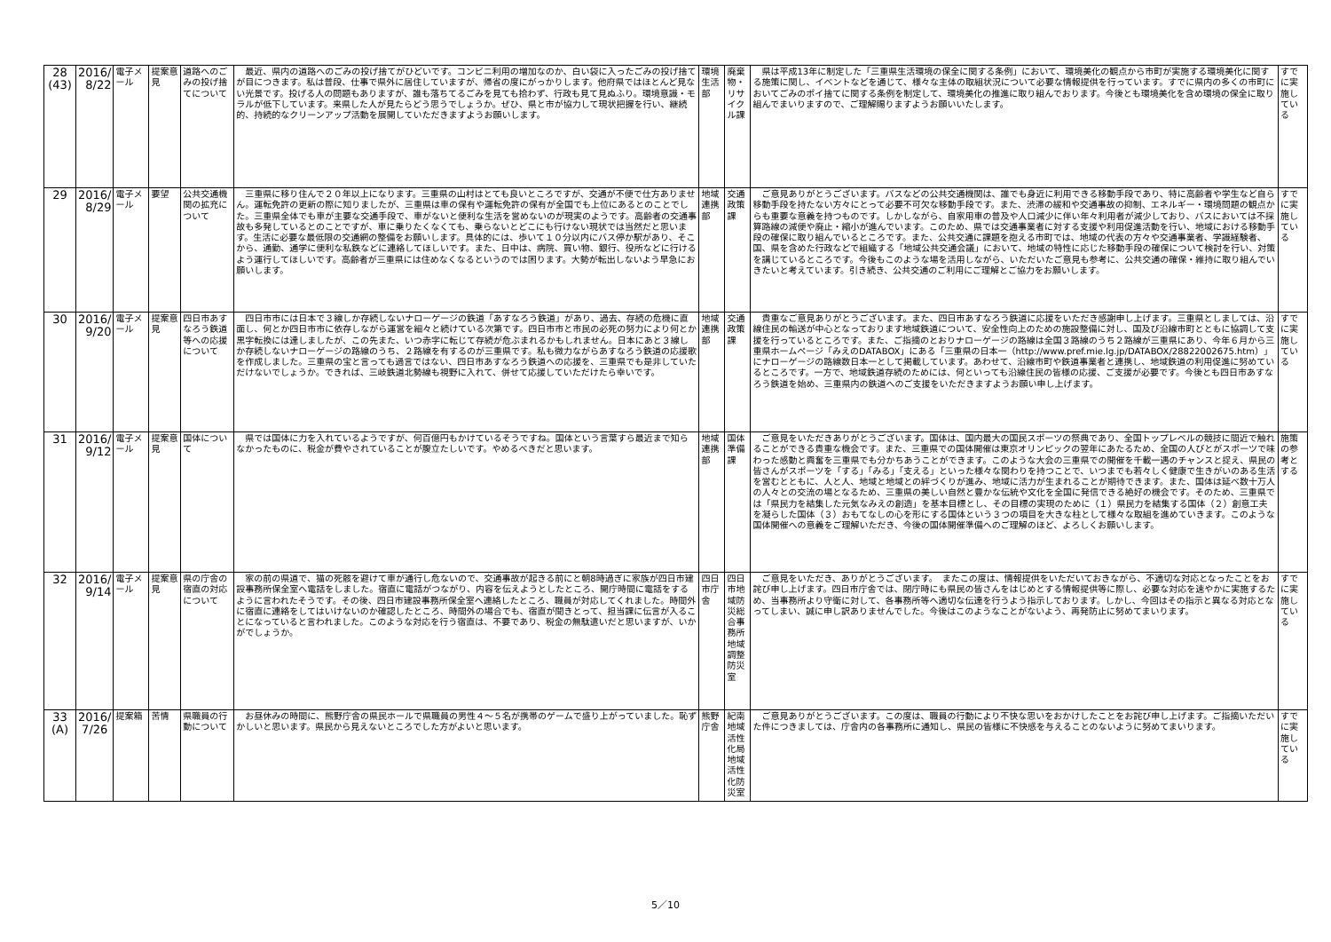| 28 (43) | 2016/ 8/22 | 電子メール | 提案意見 | 道路へのごみの投げ捨てについて | 最近、県内の道路へのごみの投げ捨てがひどいです。コンビニ利用の増加なのか、白い袋に入ったごみの投げ捨てが目につきます。私は普段、仕事で県外に居住していますが、帰省の度にがっかりします。他府県ではほとんど見ない光景です。投げる人の問題もありますが、誰も落ちてるごみを見ても拾わず、行政も見て見ぬふり。環境意識・モラルが低下しています。来県した人が見たらどう思うでしょうか。ぜひ、県と市が協力して現状把握を行い、継続的、持続的なクリーンアップ活動を展開していただきますようお願いします。 | 環境生活部 | 廃棄物・リサイクル課 | 県は平成13年に制定した「三重県生活環境の保全に関する条例」において、環境美化の観点から市町が実施する環境美化に関する施策に関し、イベントなどを通じて、様々な主体の取組状況について必要な情報提供を行っています。すでに県内の多くの市町においてごみのポイ捨てに関する条例を制定して、環境美化の推進に取り組んでおります。今後とも環境美化を含め環境の保全に取り組んでまいりますので、ご理解賜りますようお願いいたします。 | すでに実施している |
| 29 | 2016/ 8/29 | 電子メール | 要望 | 公共交通機関の拡充について | 三重県に移り住んで２０年以上になります。三重県の山村はとても良いところですが、交通が不便で仕方ありません。運転免許の更新の際に知りましたが、三重県は車の保有や運転免許の保有が全国でも上位にあるとのことでした。三重県全体でも車が主要な交通手段で、車がないと便利な生活を営めないのが現実のようです。高齢者の交通事故も多発しているとのことですが、車に乗りたくなくても、乗らないとどこにも行けない現状では当然だと思います。生活に必要な最低限の交通網の整備をお願いします。具体的には、歩いて１０分以内にバス停か駅があり、そこから、通勤、通学に便利な私鉄などに連絡してほしいです。また、日中は、病院、買い物、銀行、役所などに行けるよう運行してほしいです。高齢者が三重県には住めなくなるというのでは困ります。大勢が転出しないよう早急にお願いします。 | 地域連携部 | 交通政策課 | ご意見ありがとうございます。バスなどの公共交通機関は、誰でも身近に利用できる移動手段であり、特に高齢者や学生など自ら移動手段を持たない方々にとって必要不可欠な移動手段です。また、渋滞の緩和や交通事故の抑制、エネルギー・環境問題の観点からも重要な意義を持つものです。しかしながら、自家用車の普及や人口減少に伴い年々利用者が減少しており、バスにおいては不採算路線の減便や廃止・縮小が進んでいます。このため、県では交通事業者に対する支援や利用促進活動を行い、地域における移動手段の確保に取り組んでいるところです。また、公共交通に課題を抱える市町では、地域の代表の方々や交通事業者、学識経験者、国、県を含めた行政などで組織する「地域公共交通会議」において、地域の特性に応じた移動手段の確保について検討を行い、対策を講じているところです。今後もこのような場を活用しながら、いただいたご意見も参考に、公共交通の確保・維持に取り組んでいきたいと考えています。引き続き、公共交通のご利用にご理解とご協力をお願いします。 | すでに実施している |
| 30 | 2016/ 9/20 | 電子メール | 提案意見 | 四日市あすなろう鉄道等への応援について | 四日市市には日本で３線しか存続しないナローゲージの鉄道「あすなろう鉄道」があり、過去、存続の危機に直面し、何とか四日市市に依存しながら運営を細々と続けている次第です。四日市市と市民の必死の努力により何とか黒字転換には達しましたが、この先また、いつ赤字に転じて存続が危ぶまれるかもしれません。日本にあと３線しか存続しないナローゲージの路線のうち、２路線を有するのが三重県です。私も微力ながらあすなろう鉄道の応援歌を作成しました。三重県の宝と言っても過言ではない、四日市あすなろう鉄道への応援を、三重県でも是非していただけないでしょうか。できれば、三岐鉄道北勢線も視野に入れて、併せて応援していただけたら幸いです。 | 地域連携部 | 交通政策課 | 貴重なご意見ありがとうございます。また、四日市あすなろう鉄道に応援をいただき感謝申し上げます。三重県としましては、沿線住民の輸送が中心となっております地域鉄道について、安全性向上のための施設整備に対し、国及び沿線市町とともに協調して支援を行っているところです。また、ご指摘のとおりナローゲージの路線は全国３路線のうち２路線が三重県にあり、今年６月から三重県ホームページ「みえのDATABOX」にある「三重県の日本一（http://www.pref.mie.lg.jp/DATABOX/28822002675.htm）」にナローゲージの路線数日本一として掲載しています。あわせて、沿線市町や鉄道事業者と連携し、地域鉄道の利用促進に努めているところです。一方で、地域鉄道存続のためには、何といっても沿線住民の皆様の応援、ご支援が必要です。今後とも四日市あすなろう鉄道を始め、三重県内の鉄道へのご支援をいただきますようお願い申し上げます。 | すでに実施している |
| 31 | 2016/ 9/12 | 電子メール | 提案意見 | 国体について | 県では国体に力を入れているようですが、何百億円もかけているそうですね。国体という言葉すら最近まで知らなかったものに、税金が費やされていることが腹立たしいです。やめるべきだと思います。 | 地域連携部 | 国体準備課 | ご意見をいただきありがとうございます。国体は、国内最大の国民スポーツの祭典であり、全国トップレベルの競技に間近で触れることができる貴重な機会です。また、三重県での国体開催は東京オリンピックの翌年にあたるため、全国の人びとがスポーツで味わった感動と興奮を三重県でも分かちあうことができます。このような大会の三重県での開催を千載一遇のチャンスと捉え、県民の皆さんがスポーツを「する」「みる」「支える」といった様々な関わりを持つことで、いつまでも若々しく健康で生きがいのある生活を営むとともに、人と人、地域と地域との絆づくりが進み、地域に活力が生まれることが期待できます。また、国体は延べ数十万人の人々との交流の場となるため、三重県の美しい自然と豊かな伝統や文化を全国に発信できる絶好の機会です。そのため、三重県では「県民力を結集した元気なみえの創造」を基本目標とし、その目標の実現のために（１）県民力を結集する国体（２）創意工夫を凝らした国体（３）おもてなしの心を形にする国体という３つの項目を大きな柱として様々な取組を進めていきます。このような国体開催への意義をご理解いただき、今後の国体開催準備へのご理解のほど、よろしくお願いします。 | 施策の参考とする |
| 32 | 2016/ 9/14 | 電子メール | 提案意見 | 県の庁舎の宿直の対応について | 家の前の県道で、猫の死骸を避けて車が通行し危ないので、交通事故が起きる前にと朝8時過ぎに家族が四日市建設事務所保全室へ電話をしました。宿直に電話がつながり、内容を伝えようとしたところ、開庁時間に電話をするように言われたそうです。その後、四日市建設事務所保全室へ連絡したところ、職員が対応してくれました。時間外に宿直に連絡をしてはいけないのか確認したところ、時間外の場合でも、宿直が聞きとって、担当課に伝言が入ることになっていると言われました。このような対応を行う宿直は、不要であり、税金の無駄遣いだと思いますが、いかがでしょうか。 | 四日市庁舎 | 四日市地域防災総合事務所地域調整防災室 | ご意見をいただき、ありがとうございます。 またこの度は、情報提供をいただいておきながら、不適切な対応となったことをお詫び申し上げます。四日市庁舎では、閉庁時にも県民の皆さんをはじめとする情報提供等に際し、必要な対応を速やかに実施するため、当事務所より守衛に対して、各事務所等へ適切な伝達を行うよう指示しております。しかし、今回はその指示と異なる対応となってしまい、誠に申し訳ありませんでした。今後はこのようなことがないよう、再発防止に努めてまいります。 | すでに実施している |
| 33 (A) | 2016/ 7/26 | 提案箱 | 苦情 | 県職員の行動について | お昼休みの時間に、熊野庁舎の県民ホールで県職員の男性４～５名が携帯のゲームで盛り上がっていました。恥ずかしいと思います。県民から見えないところでした方がよいと思います。 | 熊野庁舎 | 紀南地域活性化局地域活性化防災室 | ご意見ありがとうございます。この度は、職員の行動により不快な思いをおかけしたことをお詫び申し上げます。ご指摘いただいた件につきましては、庁舎内の各事務所に通知し、県民の皆様に不快感を与えることのないように努めてまいります。 | すでに実施している |
5／10